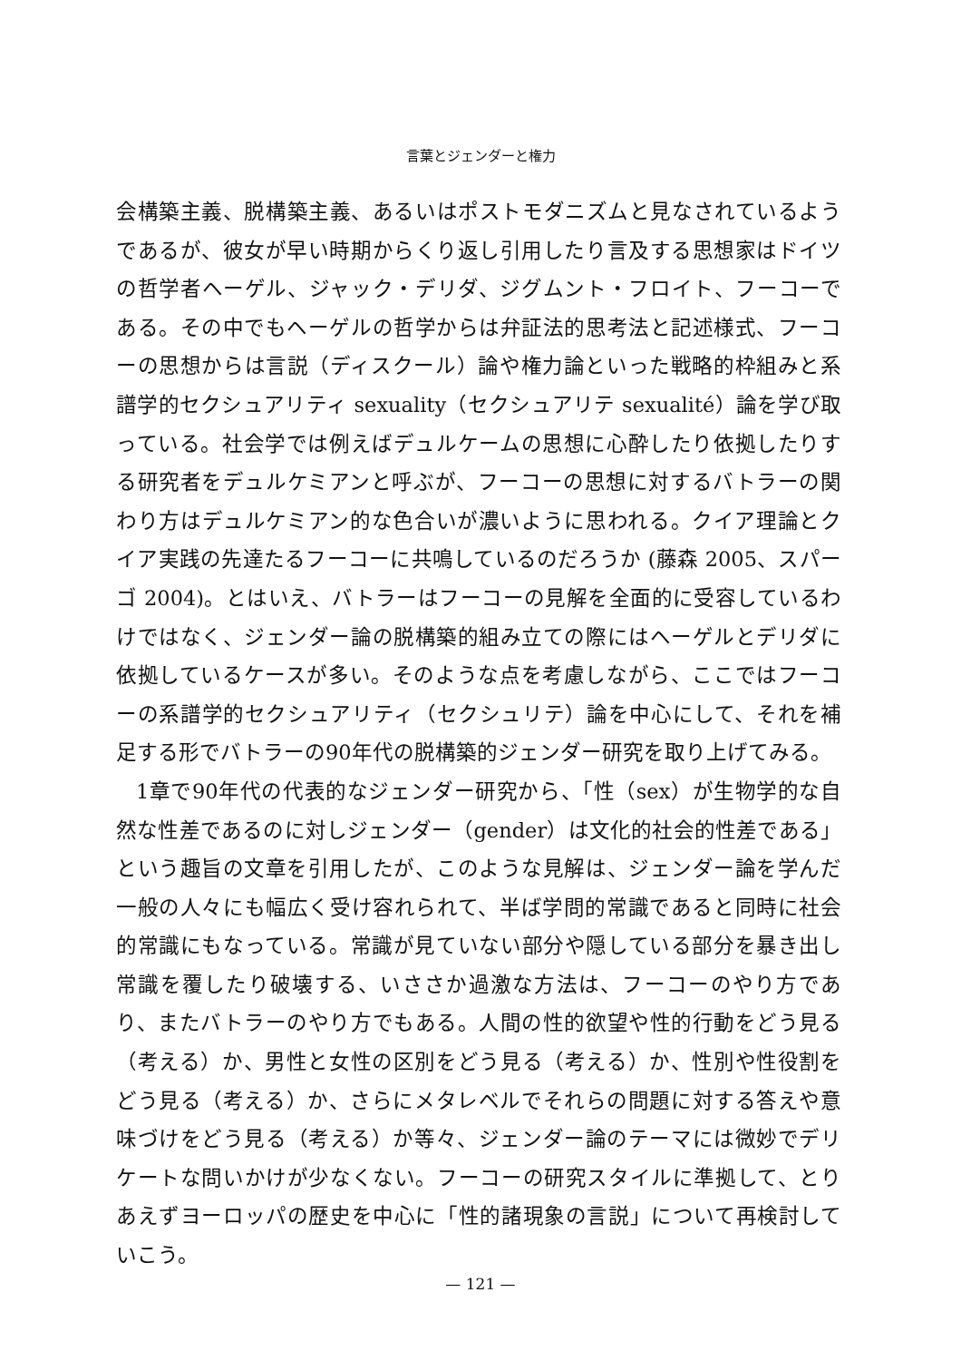言葉とジェンダーと権力
会構築主義、脱構築主義、あるいはポストモダニズムと見なされているようであるが、彼女が早い時期からくり返し引用したり言及する思想家はドイツの哲学者ヘーゲル、ジャック・デリダ、ジグムント・フロイト、フーコーである。その中でもヘーゲルの哲学からは弁証法的思考法と記述様式、フーコーの思想からは言説（ディスクール）論や権力論といった戦略的枠組みと系譜学的セクシュアリティ sexuality（セクシュアリテ sexualité）論を学び取っている。社会学では例えばデュルケームの思想に心酔したり依拠したりする研究者をデュルケミアンと呼ぶが、フーコーの思想に対するバトラーの関わり方はデュルケミアン的な色合いが濃いように思われる。クイア理論とクイア実践の先達たるフーコーに共鳴しているのだろうか (藤森 2005、スパーゴ 2004)。とはいえ、バトラーはフーコーの見解を全面的に受容しているわけではなく、ジェンダー論の脱構築的組み立ての際にはヘーゲルとデリダに依拠しているケースが多い。そのような点を考慮しながら、ここではフーコーの系譜学的セクシュアリティ（セクシュリテ）論を中心にして、それを補足する形でバトラーの90年代の脱構築的ジェンダー研究を取り上げてみる。
1章で90年代の代表的なジェンダー研究から、「性（sex）が生物学的な自然な性差であるのに対しジェンダー（gender）は文化的社会的性差である」という趣旨の文章を引用したが、このような見解は、ジェンダー論を学んだ一般の人々にも幅広く受け容れられて、半ば学問的常識であると同時に社会的常識にもなっている。常識が見ていない部分や隠している部分を暴き出し常識を覆したり破壊する、いささか過激な方法は、フーコーのやり方であり、またバトラーのやり方でもある。人間の性的欲望や性的行動をどう見る（考える）か、男性と女性の区別をどう見る（考える）か、性別や性役割をどう見る（考える）か、さらにメタレベルでそれらの問題に対する答えや意味づけをどう見る（考える）か等々、ジェンダー論のテーマには微妙でデリケートな問いかけが少なくない。フーコーの研究スタイルに準拠して、とりあえずヨーロッパの歴史を中心に「性的諸現象の言説」について再検討していこう。
— 121 —